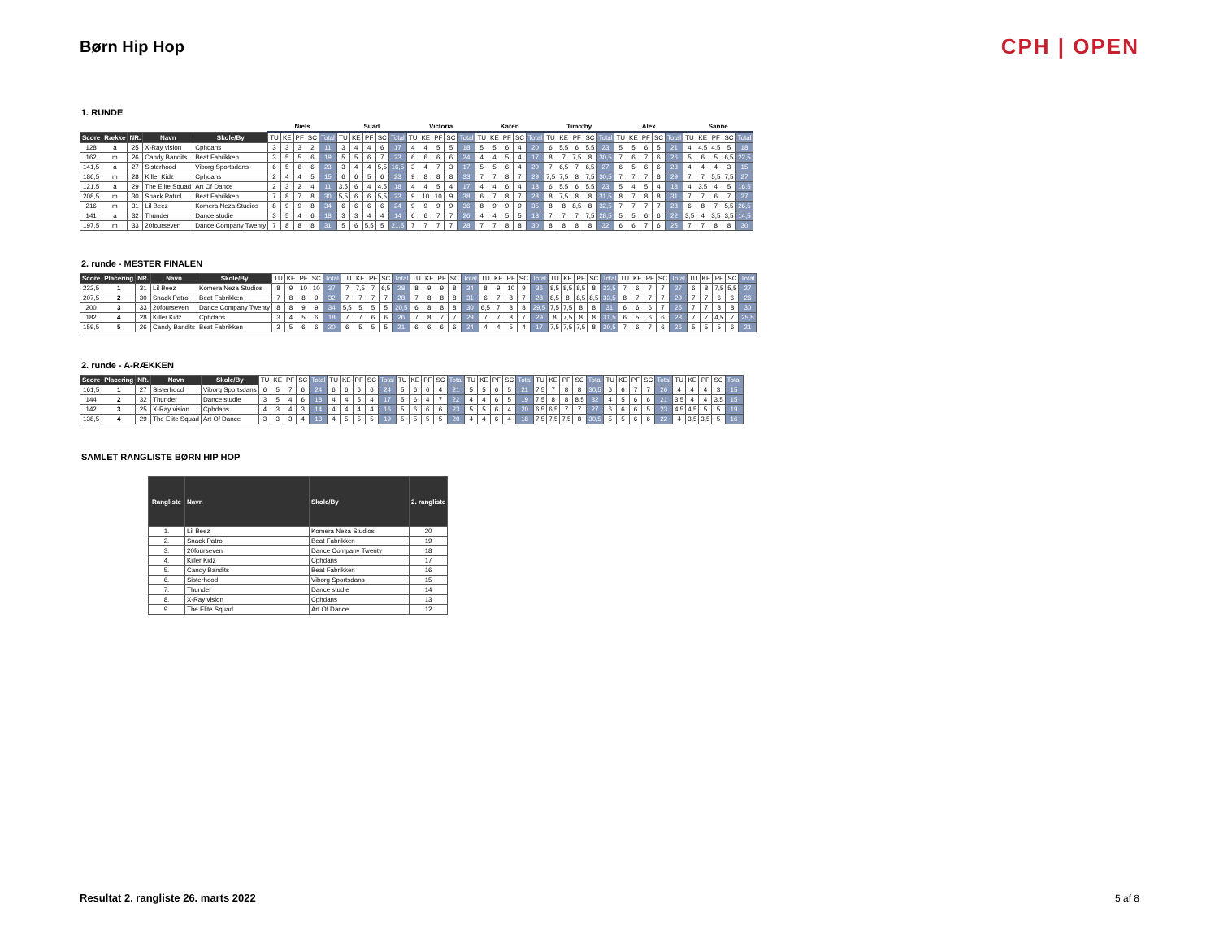Børn Hip Hop
CPH | OPEN
1. RUNDE
| | | | | | Niels | | | | | Suad | | | | | Victoria | | | | | Karen | | | | | Timothy | | | | | Alex | | | | | Sanne | | | | |
| --- | --- | --- | --- | --- | --- | --- | --- | --- | --- | --- | --- | --- | --- | --- | --- | --- | --- | --- | --- | --- | --- | --- | --- | --- | --- | --- | --- | --- | --- | --- | --- | --- | --- | --- | --- | --- | --- | --- | --- |
| Score | Række | NR. | Navn | Skole/By | TU | KE | PF | SC | Total | TU | KE | PF | SC | Total | TU | KE | PF | SC | Total | TU | KE | PF | SC | Total | TU | KE | PF | SC | Total | TU | KE | PF | SC | Total | TU | KE | PF | SC | Total |
| 128 | a | 25 | X-Ray vision | Cphdans | 3 | 3 | 3 | 2 | 11 | 3 | 4 | 4 | 6 | 17 | 4 | 4 | 5 | 5 | 18 | 5 | 5 | 6 | 4 | 20 | 6 | 5,5 | 6 | 5,5 | 23 | 5 | 5 | 6 | 5 | 21 | 4 | 4,5 | 4,5 | 5 | 18 |
| 162 | m | 26 | Candy Bandits | Beat Fabrikken | 3 | 5 | 5 | 6 | 19 | 5 | 5 | 6 | 7 | 23 | 6 | 6 | 6 | 6 | 24 | 4 | 4 | 5 | 4 | 17 | 8 | 7 | 7,5 | 8 | 30,5 | 7 | 6 | 7 | 6 | 26 | 5 | 6 | 5 | 6,5 | 22,5 |
| 141,5 | a | 27 | Sisterhood | Viborg Sportsdans | 6 | 5 | 6 | 6 | 23 | 3 | 4 | 4 | 5,5 | 16,5 | 3 | 4 | 7 | 3 | 17 | 5 | 5 | 6 | 4 | 20 | 7 | 6,5 | 7 | 6,5 | 27 | 6 | 5 | 6 | 6 | 23 | 4 | 4 | 4 | 3 | 15 |
| 186,5 | m | 28 | Killer Kidz | Cphdans | 2 | 4 | 4 | 5 | 15 | 6 | 6 | 5 | 6 | 23 | 9 | 8 | 8 | 8 | 33 | 7 | 7 | 8 | 7 | 29 | 7,5 | 7,5 | 8 | 7,5 | 30,5 | 7 | 7 | 7 | 8 | 29 | 7 | 7 | 5,5 | 7,5 | 27 |
| 121,5 | a | 29 | The Elite Squad | Art Of Dance | 2 | 3 | 2 | 4 | 11 | 3,5 | 6 | 4 | 4,5 | 18 | 4 | 4 | 5 | 4 | 17 | 4 | 4 | 6 | 4 | 18 | 6 | 5,5 | 6 | 5,5 | 23 | 5 | 4 | 5 | 4 | 18 | 4 | 3,5 | 4 | 5 | 16,5 |
| 208,5 | m | 30 | Snack Patrol | Beat Fabrikken | 7 | 8 | 7 | 8 | 30 | 5,5 | 6 | 6 | 5,5 | 23 | 9 | 10 | 10 | 9 | 38 | 6 | 7 | 8 | 7 | 28 | 8 | 7,5 | 8 | 8 | 31,5 | 8 | 7 | 8 | 8 | 31 | 7 | 7 | 6 | 7 | 27 |
| 216 | m | 31 | Lil Beez | Komera Neza Studios | 8 | 9 | 9 | 8 | 34 | 6 | 6 | 6 | 6 | 24 | 9 | 9 | 9 | 9 | 36 | 8 | 9 | 9 | 9 | 35 | 8 | 8 | 8,5 | 8 | 32,5 | 7 | 7 | 7 | 7 | 28 | 6 | 8 | 7 | 5,5 | 26,5 |
| 141 | a | 32 | Thunder | Dance studie | 3 | 5 | 4 | 6 | 18 | 3 | 3 | 4 | 4 | 14 | 6 | 6 | 7 | 7 | 26 | 4 | 4 | 5 | 5 | 18 | 7 | 7 | 7 | 7,5 | 28,5 | 5 | 5 | 6 | 6 | 22 | 3,5 | 4 | 3,5 | 3,5 | 14,5 |
| 197,5 | m | 33 | 20fourseven | Dance Company Twenty | 7 | 8 | 8 | 8 | 31 | 5 | 6 | 5,5 | 5 | 21,5 | 7 | 7 | 7 | 7 | 28 | 7 | 7 | 8 | 8 | 30 | 8 | 8 | 8 | 8 | 32 | 6 | 6 | 7 | 6 | 25 | 7 | 7 | 8 | 8 | 30 |
2. runde - MESTER FINALEN
| Score | Placering | NR. | Navn | Skole/By | TU | KE | PF | SC | Total | TU | KE | PF | SC | Total | TU | KE | PF | SC | Total | TU | KE | PF | SC | Total | TU | KE | PF | SC | Total | TU | KE | PF | SC | Total | TU | KE | PF | SC | Total |
| 222,5 | 1 | 31 | Lil Beez | Komera Neza Studios | 8 | 9 | 10 | 10 | 37 | 7 | 7,5 | 7 | 6,5 | 28 | 8 | 9 | 9 | 8 | 34 | 8 | 9 | 10 | 9 | 36 | 8,5 | 8,5 | 8,5 | 8 | 33,5 | 7 | 6 | 7 | 7 | 27 | 6 | 8 | 7,5 | 5,5 | 27 |
| 207,5 | 2 | 30 | Snack Patrol | Beat Fabrikken | 7 | 8 | 8 | 9 | 32 | 7 | 7 | 7 | 7 | 28 | 7 | 8 | 8 | 8 | 31 | 6 | 7 | 8 | 7 | 28 | 8,5 | 8 | 8,5 | 8,5 | 33,5 | 8 | 7 | 7 | 7 | 29 | 7 | 7 | 6 | 6 | 26 |
| 200 | 3 | 33 | 20fourseven | Dance Company Twenty | 8 | 8 | 9 | 9 | 34 | 5,5 | 5 | 5 | 5 | 20,5 | 6 | 8 | 8 | 8 | 30 | 6,5 | 7 | 8 | 8 | 29,5 | 7,5 | 7,5 | 8 | 8 | 31 | 6 | 6 | 6 | 7 | 25 | 7 | 7 | 8 | 8 | 30 |
| 182 | 4 | 28 | Killer Kidz | Cphdans | 3 | 4 | 5 | 6 | 18 | 7 | 7 | 6 | 6 | 26 | 7 | 8 | 7 | 7 | 29 | 7 | 7 | 8 | 7 | 29 | 8 | 7,5 | 8 | 8 | 31,5 | 6 | 5 | 6 | 6 | 23 | 7 | 7 | 4,5 | 7 | 25,5 |
| 159,5 | 5 | 26 | Candy Bandits | Beat Fabrikken | 3 | 5 | 6 | 6 | 20 | 6 | 5 | 5 | 5 | 21 | 6 | 6 | 6 | 6 | 24 | 4 | 4 | 5 | 4 | 17 | 7,5 | 7,5 | 7,5 | 8 | 30,5 | 7 | 6 | 7 | 6 | 26 | 5 | 5 | 5 | 6 | 21 |
2. runde - A-RÆKKEN
| Score | Placering | NR. | Navn | Skole/By | TU | KE | PF | SC | Total | TU | KE | PF | SC | Total | TU | KE | PF | SC | Total | TU | KE | PF | SC | Total | TU | KE | PF | SC | Total | TU | KE | PF | SC | Total | TU | KE | PF | SC | Total |
| 161,5 | 1 | 27 | Sisterhood | Viborg Sportsdans | 6 | 5 | 7 | 6 | 24 | 6 | 6 | 6 | 6 | 24 | 5 | 6 | 6 | 4 | 21 | 5 | 5 | 6 | 5 | 21 | 7,5 | 7 | 8 | 8 | 30,5 | 6 | 6 | 7 | 7 | 26 | 4 | 4 | 4 | 3 | 15 |
| 144 | 2 | 32 | Thunder | Dance studie | 3 | 5 | 4 | 6 | 18 | 4 | 4 | 5 | 4 | 17 | 5 | 6 | 4 | 7 | 22 | 4 | 4 | 6 | 5 | 19 | 7,5 | 8 | 8 | 8,5 | 32 | 4 | 5 | 6 | 6 | 21 | 3,5 | 4 | 4 | 3,5 | 15 |
| 142 | 3 | 25 | X-Ray vision | Cphdans | 4 | 3 | 4 | 3 | 14 | 4 | 4 | 4 | 4 | 16 | 5 | 6 | 6 | 6 | 23 | 5 | 5 | 6 | 4 | 20 | 6,5 | 6,5 | 7 | 7 | 27 | 6 | 6 | 6 | 5 | 23 | 4,5 | 4,5 | 5 | 5 | 19 |
| 138,5 | 4 | 29 | The Elite Squad | Art Of Dance | 3 | 3 | 3 | 4 | 13 | 4 | 5 | 5 | 5 | 19 | 5 | 5 | 5 | 5 | 20 | 4 | 4 | 6 | 4 | 18 | 7,5 | 7,5 | 7,5 | 8 | 30,5 | 5 | 5 | 6 | 6 | 22 | 4 | 3,5 | 3,5 | 5 | 16 |
SAMLET RANGLISTE BØRN HIP HOP
| Rangliste | Navn | Skole/By | 2. rangliste |
| --- | --- | --- | --- |
| 1. | Lil Beez | Komera Neza Studios | 20 |
| 2. | Snack Patrol | Beat Fabrikken | 19 |
| 3. | 20fourseven | Dance Company Twenty | 18 |
| 4. | Killer Kidz | Cphdans | 17 |
| 5. | Candy Bandits | Beat Fabrikken | 16 |
| 6. | Sisterhood | Viborg Sportsdans | 15 |
| 7. | Thunder | Dance studie | 14 |
| 8. | X-Ray vision | Cphdans | 13 |
| 9. | The Elite Squad | Art Of Dance | 12 |
Resultat 2. rangliste 26. marts 2022
5 af 8